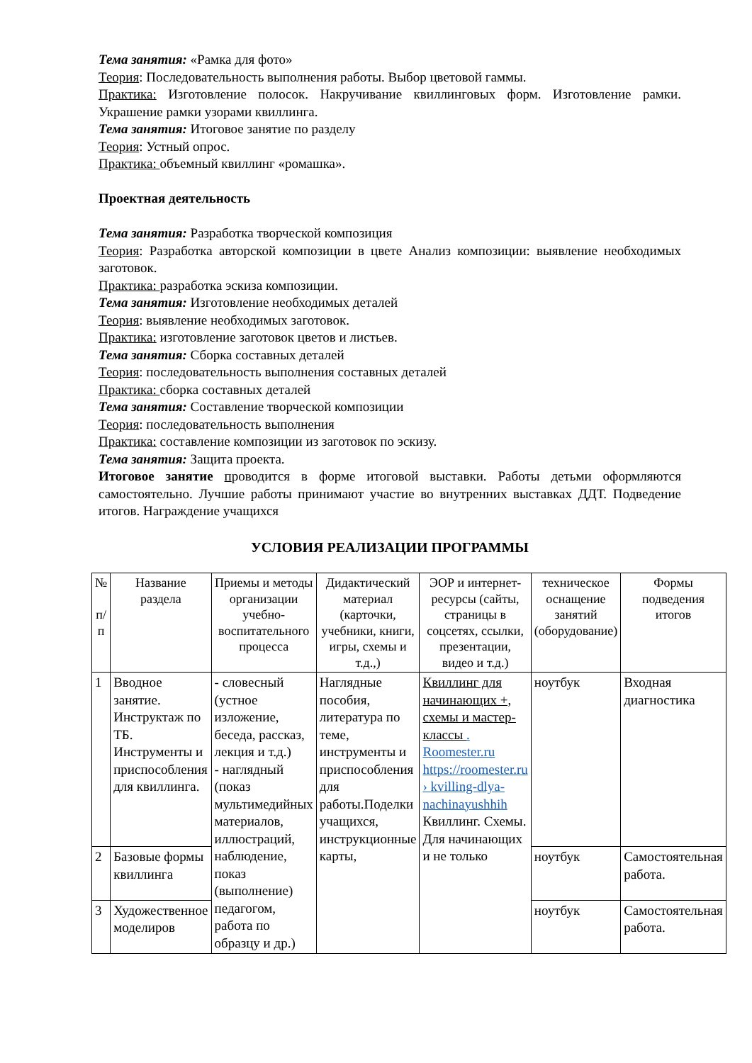Тема занятия: «Рамка для фото»
Теория: Последовательность выполнения работы. Выбор цветовой гаммы.
Практика: Изготовление полосок. Накручивание квиллинговых форм. Изготовление рамки. Украшение рамки узорами квиллинга.
Тема занятия: Итоговое занятие по разделу
Теория: Устный опрос.
Практика: объемный квиллинг «ромашка».
Проектная деятельность
Тема занятия: Разработка творческой композиция
Теория: Разработка авторской композиции в цвете Анализ композиции: выявление необходимых заготовок.
Практика: разработка эскиза композиции.
Тема занятия: Изготовление необходимых деталей
Теория: выявление необходимых заготовок.
Практика: изготовление заготовок цветов и листьев.
Тема занятия: Сборка составных деталей
Теория: последовательность выполнения составных деталей
Практика: сборка составных деталей
Тема занятия: Составление творческой композиции
Теория: последовательность выполнения
Практика: составление композиции из заготовок по эскизу.
Тема занятия: Защита проекта.
Итоговое занятие проводится в форме итоговой выставки. Работы детьми оформляются самостоятельно. Лучшие работы принимают участие во внутренних выставках ДДТ. Подведение итогов. Награждение учащихся
УСЛОВИЯ РЕАЛИЗАЦИИ ПРОГРАММЫ
| № п/ п | Название раздела | Приемы и методы организации учебно-воспитательного процесса | Дидактический материал (карточки, учебники, книги, игры, схемы и т.д.,) | ЭОР и интернет-ресурсы (сайты, страницы в соцсетях, ссылки, презентации, видео и т.д.) | техническое оснащение занятий (оборудование) | Формы подведения итогов |
| --- | --- | --- | --- | --- | --- | --- |
| 1 | Вводное занятие. Инструктаж по ТБ. Инструменты и приспособления для квиллинга. | - словесный (устное изложение, беседа, рассказ, лекция и т.д.) - наглядный (показ мультимедийных материалов, иллюстраций, наблюдение, показ (выполнение) педагогом, работа по образцу и др.) | Наглядные пособия, литература по теме, инструменты и приспособления для работы.Поделки учащихся, инструкционные карты, | Квиллинг для начинающих +, схемы и мастер-классы . Roomester.ru https://roomester.ru › kvilling-dlya-nachinayushhih Квиллинг. Схемы. Для начинающих и не только | ноутбук | Входная диагностика |
| 2 | Базовые формы квиллинга | | | | ноутбук | Самостоятельная работа. |
| 3 | Художественное моделиров | | | | ноутбук | Самостоятельная работа. |